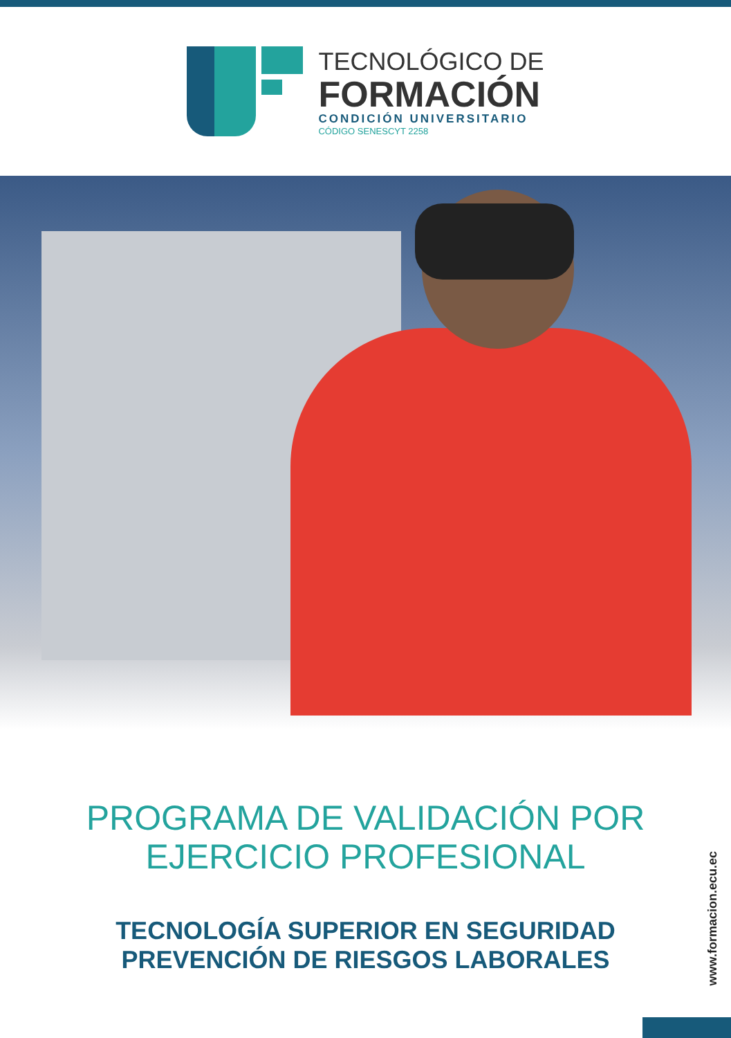TECNOLÓGICO DE
FORMACIÓN
CONDICIÓN UNIVERSITARIO
CÓDIGO SENESCYT 2258
PROGRAMA DE VALIDACIÓN POR
EJERCICIO PROFESIONAL
TECNOLOGÍA SUPERIOR EN SEGURIDAD
PREVENCIÓN DE RIESGOS LABORALES
www.formacion.ecu.ec